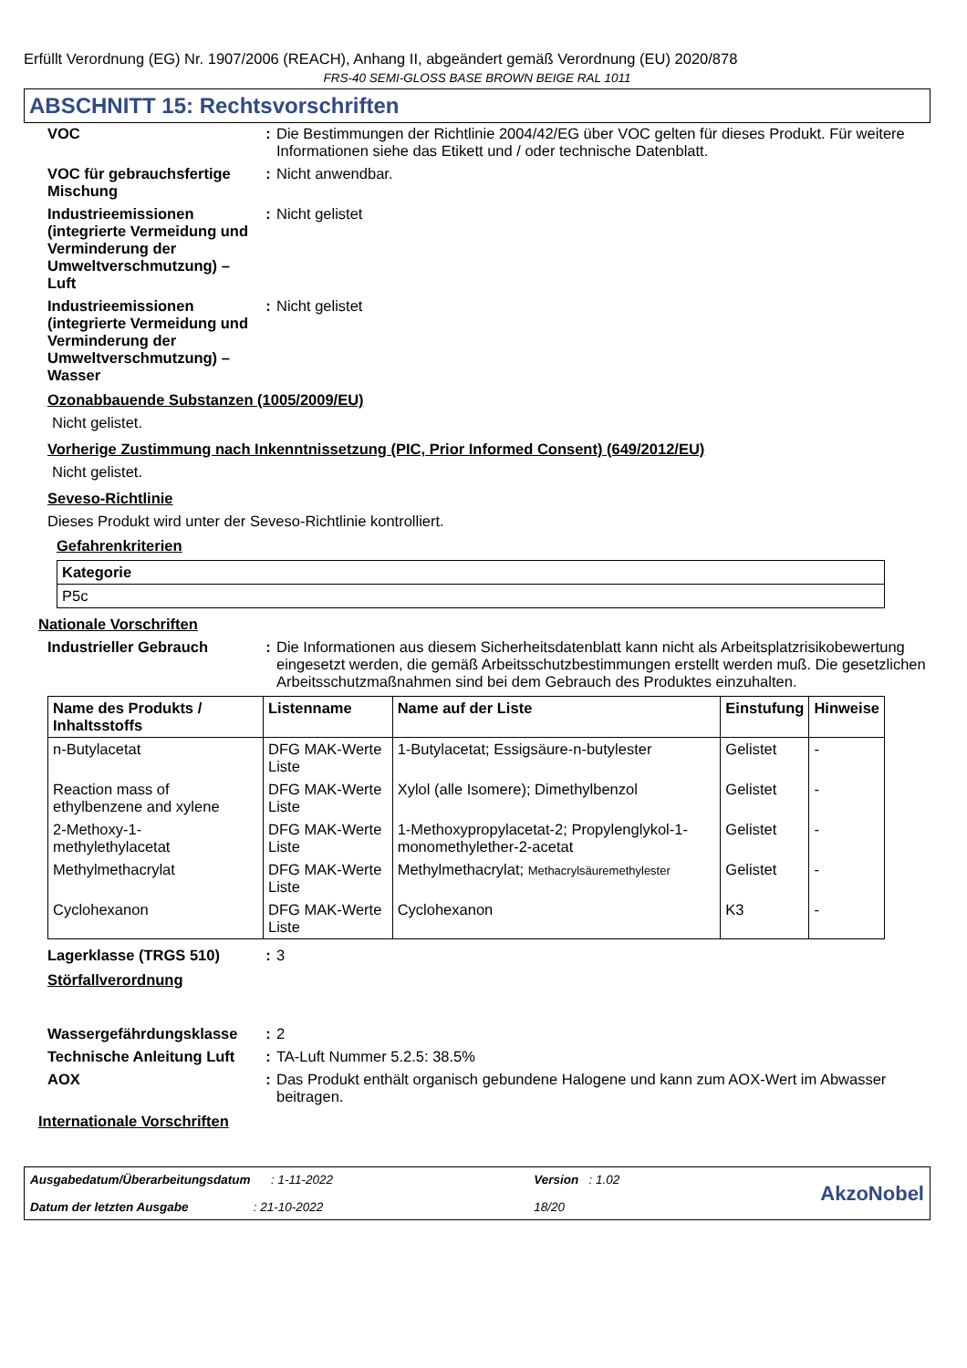Erfüllt Verordnung (EG) Nr. 1907/2006 (REACH), Anhang II, abgeändert gemäß Verordnung (EU) 2020/878
FRS-40 SEMI-GLOSS BASE BROWN BEIGE RAL 1011
ABSCHNITT 15: Rechtsvorschriften
VOC : Die Bestimmungen der Richtlinie 2004/42/EG über VOC gelten für dieses Produkt. Für weitere Informationen siehe das Etikett und / oder technische Datenblatt.
VOC für gebrauchsfertige Mischung
: Nicht anwendbar.
Industrieemissionen (integrierte Vermeidung und Verminderung der Umweltverschmutzung) – Luft
: Nicht gelistet
Industrieemissionen (integrierte Vermeidung und Verminderung der Umweltverschmutzung) – Wasser
: Nicht gelistet
Ozonabbauende Substanzen (1005/2009/EU)
Nicht gelistet.
Vorherige Zustimmung nach Inkenntnissetzung (PIC, Prior Informed Consent) (649/2012/EU)
Nicht gelistet.
Seveso-Richtlinie
Dieses Produkt wird unter der Seveso-Richtlinie kontrolliert.
Gefahrenkriterien
| Kategorie |
| --- |
| P5c |
Nationale Vorschriften
Industrieller Gebrauch : Die Informationen aus diesem Sicherheitsdatenblatt kann nicht als Arbeitsplatzrisikobewertung eingesetzt werden, die gemäß Arbeitsschutzbestimmungen erstellt werden muß. Die gesetzlichen Arbeitsschutzmaßnahmen sind bei dem Gebrauch des Produktes einzuhalten.
| Name des Produkts / Inhaltsstoffs | Listenname | Name auf der Liste | Einstufung | Hinweise |
| --- | --- | --- | --- | --- |
| n-Butylacetat | DFG MAK-Werte Liste | 1-Butylacetat; Essigsäure-n-butylester | Gelistet | - |
| Reaction mass of ethylbenzene and xylene | DFG MAK-Werte Liste | Xylol (alle Isomere); Dimethylbenzol | Gelistet | - |
| 2-Methoxy-1-methylethylacetat | DFG MAK-Werte Liste | 1-Methoxypropylacetat-2; Propylenglykol-1-monomethylether-2-acetat | Gelistet | - |
| Methylmethacrylat | DFG MAK-Werte Liste | Methylmethacrylat; Methacrylsäuremethylester | Gelistet | - |
| Cyclohexanon | DFG MAK-Werte Liste | Cyclohexanon | K3 | - |
Lagerklasse (TRGS 510) : 3
Störfallverordnung
Wassergefährdungsklasse : 2
Technische Anleitung Luft
: TA-Luft Nummer 5.2.5: 38.5%
AOX : Das Produkt enthält organisch gebundene Halogene und kann zum AOX-Wert im Abwasser beitragen.
Internationale Vorschriften
Ausgabedatum/Überarbeitungsdatum : 1-11-2022
Datum der letzten Ausgabe : 21-10-2022
Version : 1.02
18/20
AkzoNobel